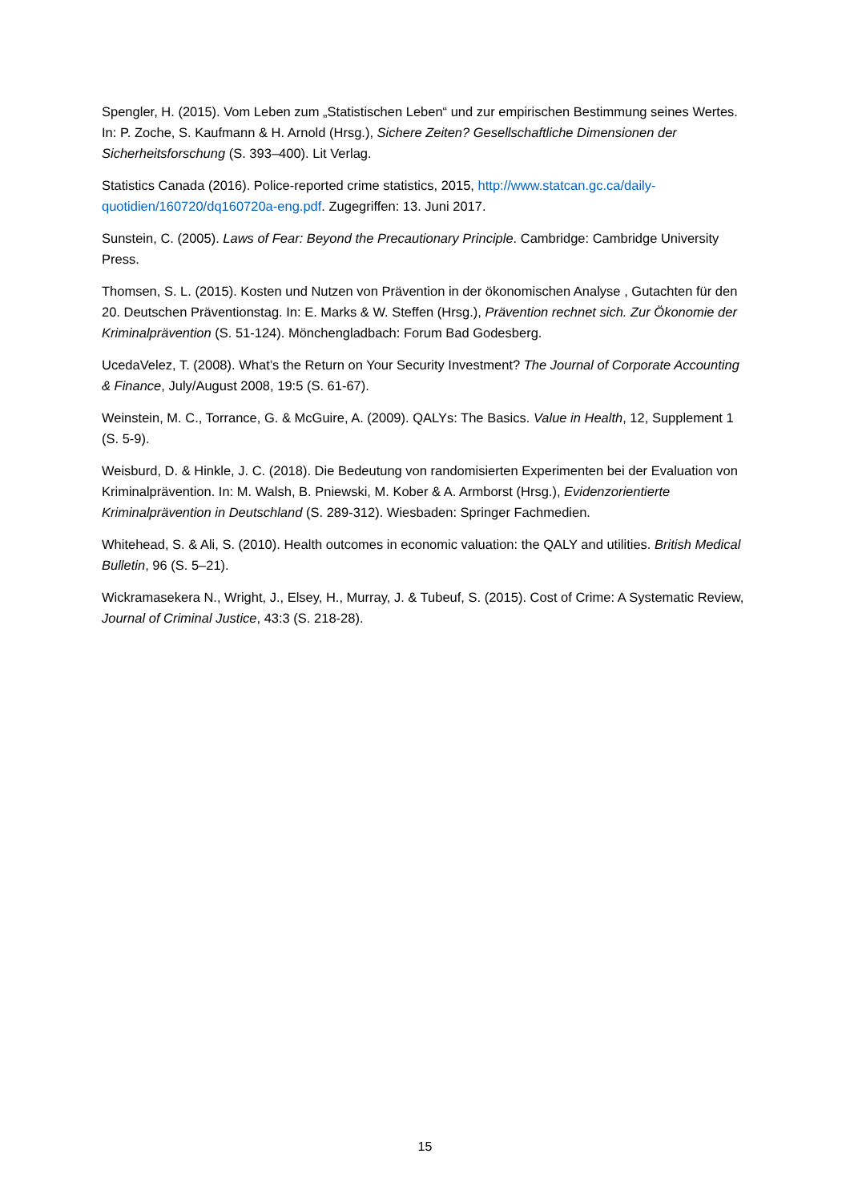Spengler, H. (2015). Vom Leben zum „Statistischen Leben“ und zur empirischen Bestimmung seines Wertes. In: P. Zoche, S. Kaufmann & H. Arnold (Hrsg.), Sichere Zeiten? Gesellschaftliche Dimensionen der Sicherheitsforschung (S. 393–400). Lit Verlag.
Statistics Canada (2016). Police-reported crime statistics, 2015, http://www.statcan.gc.ca/daily-quotidien/160720/dq160720a-eng.pdf. Zugegriffen: 13. Juni 2017.
Sunstein, C. (2005). Laws of Fear: Beyond the Precautionary Principle. Cambridge: Cambridge University Press.
Thomsen, S. L. (2015). Kosten und Nutzen von Prävention in der ökonomischen Analyse , Gutachten für den 20. Deutschen Präventionstag. In: E. Marks & W. Steffen (Hrsg.), Prävention rechnet sich. Zur Ökonomie der Kriminalprävention (S. 51-124). Mönchengladbach: Forum Bad Godesberg.
UcedaVelez, T. (2008). What’s the Return on Your Security Investment? The Journal of Corporate Accounting & Finance, July/August 2008, 19:5 (S. 61-67).
Weinstein, M. C., Torrance, G. & McGuire, A. (2009). QALYs: The Basics. Value in Health, 12, Supplement 1 (S. 5-9).
Weisburd, D. & Hinkle, J. C. (2018). Die Bedeutung von randomisierten Experimenten bei der Evaluation von Kriminalprävention. In: M. Walsh, B. Pniewski, M. Kober & A. Armborst (Hrsg.), Evidenzorientierte Kriminalprävention in Deutschland (S. 289-312). Wiesbaden: Springer Fachmedien.
Whitehead, S. & Ali, S. (2010). Health outcomes in economic valuation: the QALY and utilities. British Medical Bulletin, 96 (S. 5–21).
Wickramasekera N., Wright, J., Elsey, H., Murray, J. & Tubeuf, S. (2015). Cost of Crime: A Systematic Review, Journal of Criminal Justice, 43:3 (S. 218-28).
15